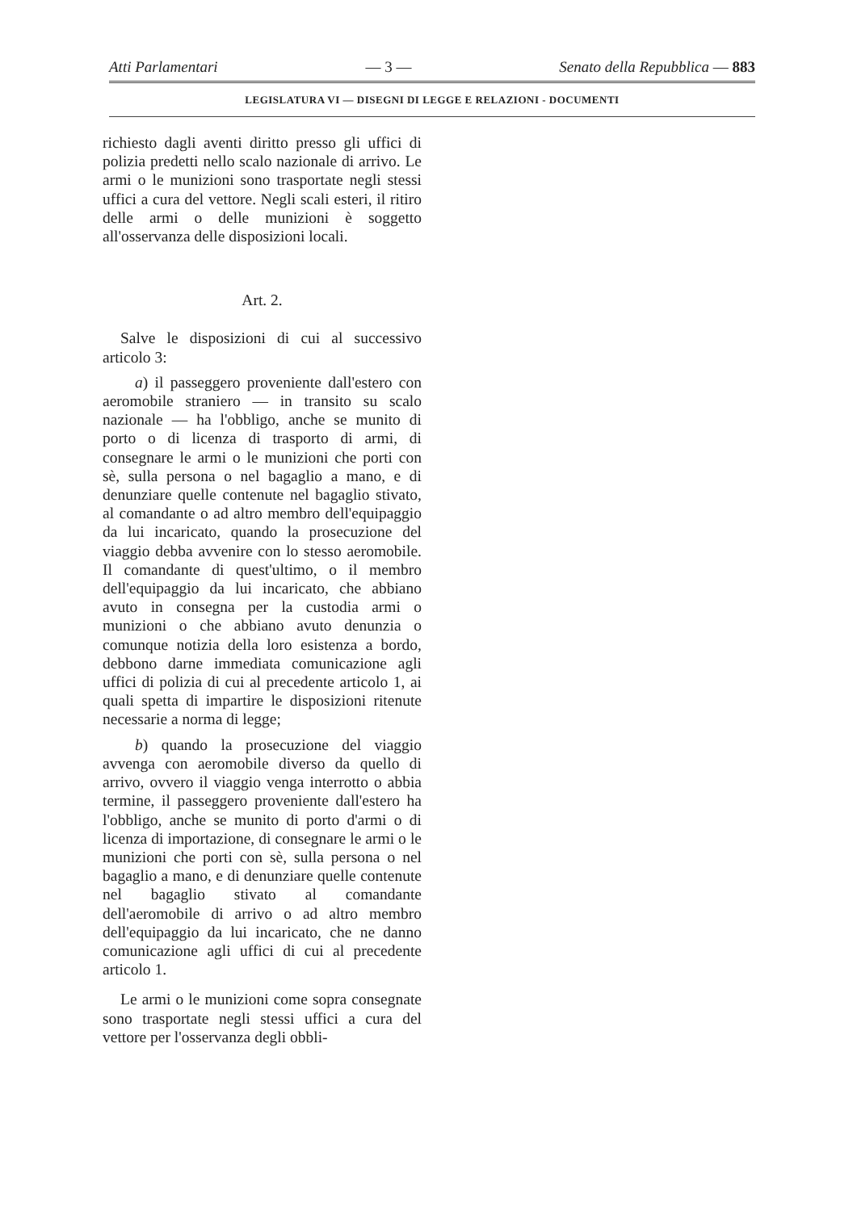Atti Parlamentari — 3 — Senato della Repubblica — 883
LEGISLATURA VI — DISEGNI DI LEGGE E RELAZIONI - DOCUMENTI
richiesto dagli aventi diritto presso gli uffici di polizia predetti nello scalo nazionale di arrivo. Le armi o le munizioni sono trasportate negli stessi uffici a cura del vettore. Negli scali esteri, il ritiro delle armi o delle munizioni è soggetto all'osservanza delle disposizioni locali.
Art. 2.
Salve le disposizioni di cui al successivo articolo 3:
a) il passeggero proveniente dall'estero con aeromobile straniero — in transito su scalo nazionale — ha l'obbligo, anche se munito di porto o di licenza di trasporto di armi, di consegnare le armi o le munizioni che porti con sè, sulla persona o nel bagaglio a mano, e di denunziare quelle contenute nel bagaglio stivato, al comandante o ad altro membro dell'equipaggio da lui incaricato, quando la prosecuzione del viaggio debba avvenire con lo stesso aeromobile. Il comandante di quest'ultimo, o il membro dell'equipaggio da lui incaricato, che abbiano avuto in consegna per la custodia armi o munizioni o che abbiano avuto denunzia o comunque notizia della loro esistenza a bordo, debbono darne immediata comunicazione agli uffici di polizia di cui al precedente articolo 1, ai quali spetta di impartire le disposizioni ritenute necessarie a norma di legge;
b) quando la prosecuzione del viaggio avvenga con aeromobile diverso da quello di arrivo, ovvero il viaggio venga interrotto o abbia termine, il passeggero proveniente dall'estero ha l'obbligo, anche se munito di porto d'armi o di licenza di importazione, di consegnare le armi o le munizioni che porti con sè, sulla persona o nel bagaglio a mano, e di denunziare quelle contenute nel bagaglio stivato al comandante dell'aeromobile di arrivo o ad altro membro dell'equipaggio da lui incaricato, che ne danno comunicazione agli uffici di cui al precedente articolo 1.
Le armi o le munizioni come sopra consegnate sono trasportate negli stessi uffici a cura del vettore per l'osservanza degli obbli-